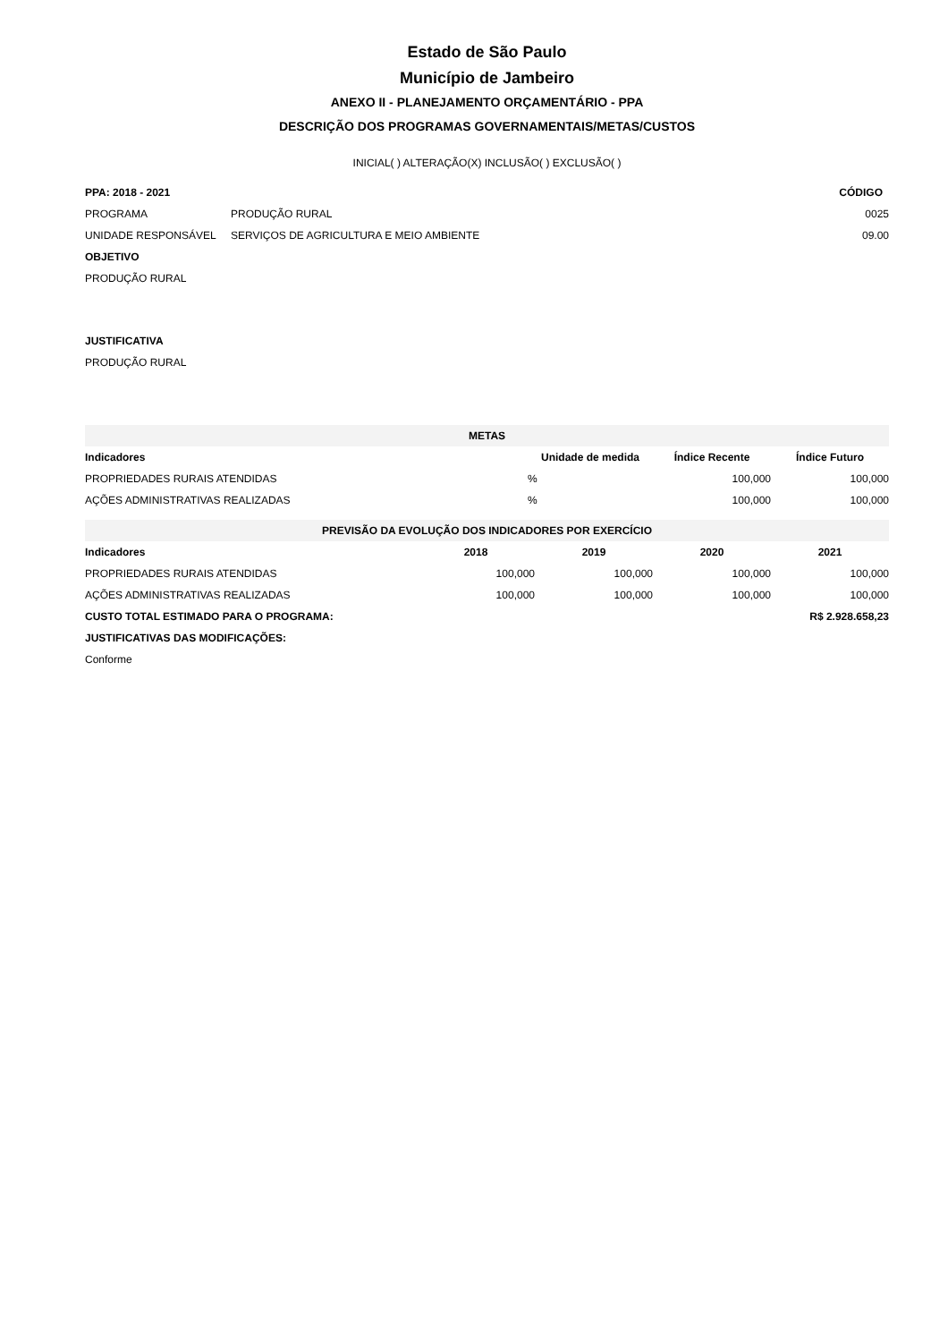Estado de São Paulo
Município de Jambeiro
ANEXO II - PLANEJAMENTO ORÇAMENTÁRIO - PPA
DESCRIÇÃO DOS PROGRAMAS GOVERNAMENTAIS/METAS/CUSTOS
INICIAL( ) ALTERAÇÃO(X) INCLUSÃO( ) EXCLUSÃO( )
| PPA: 2018 - 2021 | | CÓDIGO |
| --- | --- | --- |
| PROGRAMA | PRODUÇÃO RURAL | 0025 |
| UNIDADE RESPONSÁVEL | SERVIÇOS DE AGRICULTURA E MEIO AMBIENTE | 09.00 |
| OBJETIVO | | |
| PRODUÇÃO RURAL | | |
| JUSTIFICATIVA | | |
| PRODUÇÃO RURAL | | |
| METAS | | | |
| Indicadores | Unidade de medida | Índice Recente | Índice Futuro |
| PROPRIEDADES RURAIS ATENDIDAS | % | 100,000 | 100,000 |
| AÇÕES ADMINISTRATIVAS REALIZADAS | % | 100,000 | 100,000 |
| PREVISÃO DA EVOLUÇÃO DOS INDICADORES POR EXERCÍCIO | | | | |
| Indicadores | 2018 | 2019 | 2020 | 2021 |
| PROPRIEDADES RURAIS ATENDIDAS | 100,000 | 100,000 | 100,000 | 100,000 |
| AÇÕES ADMINISTRATIVAS REALIZADAS | 100,000 | 100,000 | 100,000 | 100,000 |
| CUSTO TOTAL ESTIMADO PARA O PROGRAMA: | R$ 2.928.658,23 |
| --- | --- |
| JUSTIFICATIVAS DAS MODIFICAÇÕES: | |
| Conforme | |